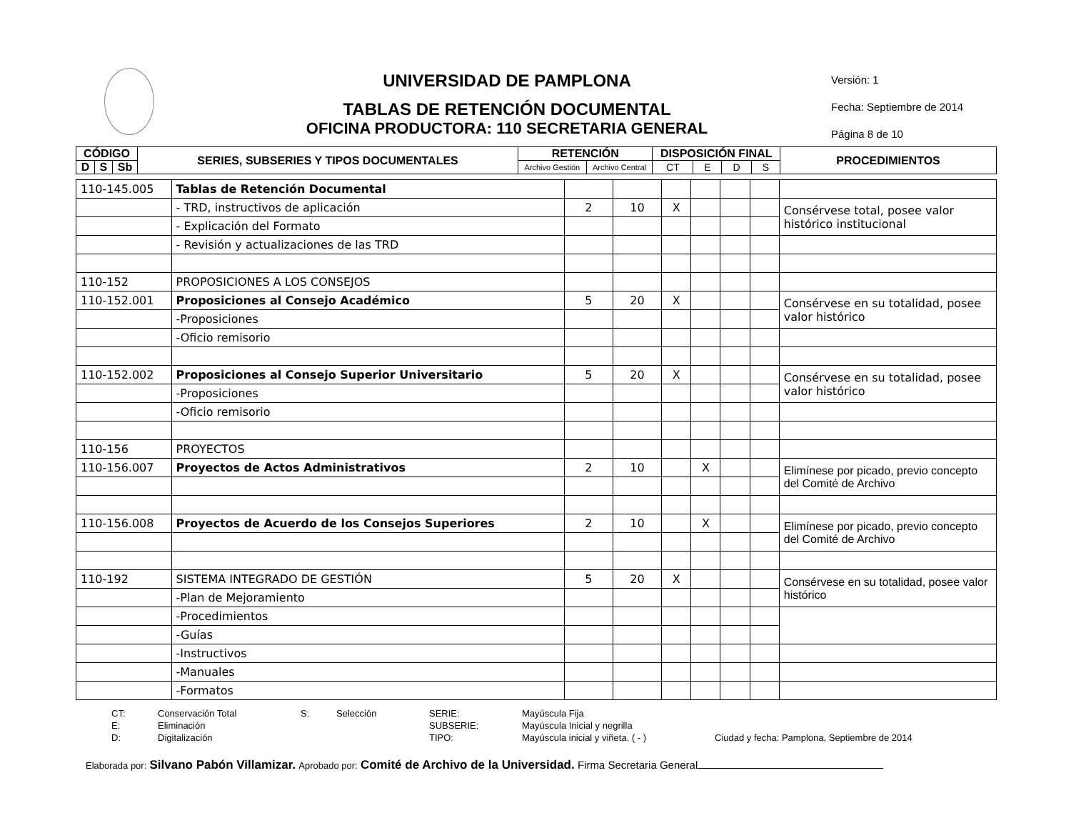UNIVERSIDAD DE PAMPLONA
TABLAS DE RETENCIÓN DOCUMENTAL
OFICINA PRODUCTORA: 110 SECRETARIA GENERAL
Versión: 1
Fecha: Septiembre de 2014
Página 8 de 10
| CÓDIGO | | | SERIES, SUBSERIES Y TIPOS DOCUMENTALES | RETENCIÓN | | DISPOSICIÓN FINAL | | | | PROCEDIMIENTOS |
| --- | --- | --- | --- | --- | --- | --- | --- | --- | --- | --- |
| D | S | Sb | | Archivo Gestión | Archivo Central | CT | E | D | S | |
| 110-145.005 | Tablas de Retención Documental | | | | | | | |
| | - TRD, instructivos de aplicación | 2 | 10 | X | | | | Consérvese total, posee valor histórico institucional |
| | - Explicación del Formato | | | | | | | |
| | - Revisión y actualizaciones de las TRD | | | | | | | |
| 110-152 | PROPOSICIONES A LOS CONSEJOS | | | | | | | |
| 110-152.001 | Proposiciones al Consejo Académico | 5 | 20 | X | | | | Consérvese en su totalidad, posee valor histórico |
| | -Proposiciones | | | | | | | |
| | -Oficio remisorio | | | | | | | |
| 110-152.002 | Proposiciones al Consejo Superior Universitario | 5 | 20 | X | | | | Consérvese en su totalidad, posee valor histórico |
| | -Proposiciones | | | | | | | |
| | -Oficio remisorio | | | | | | | |
| 110-156 | PROYECTOS | | | | | | | |
| 110-156.007 | Proyectos de Actos Administrativos | 2 | 10 | | X | | | Elimínese por picado, previo concepto del Comité de Archivo |
| 110-156.008 | Proyectos de Acuerdo de los Consejos Superiores | 2 | 10 | | X | | | Elimínese por picado, previo concepto del Comité de Archivo |
| 110-192 | SISTEMA INTEGRADO DE GESTIÓN | 5 | 20 | X | | | | Consérvese en su totalidad, posee valor histórico |
| | -Plan de Mejoramiento | | | | | | | |
| | -Procedimientos | | | | | | | |
| | -Guías | | | | | | | |
| | -Instructivos | | | | | | | |
| | -Manuales | | | | | | | |
| | -Formatos | | | | | | | |
CT: Conservación Total S: Selección SERIE: Mayúscula Fija E: Eliminación SUBSERIE: Mayúscula Inicial y negrilla D: Digitalización TIPO: Mayúscula inicial y viñeta. ( - ) Ciudad y fecha: Pamplona, Septiembre de 2014
Elaborada por: Silvano Pabón Villamizar. Aprobado por: Comité de Archivo de la Universidad. Firma Secretaria General